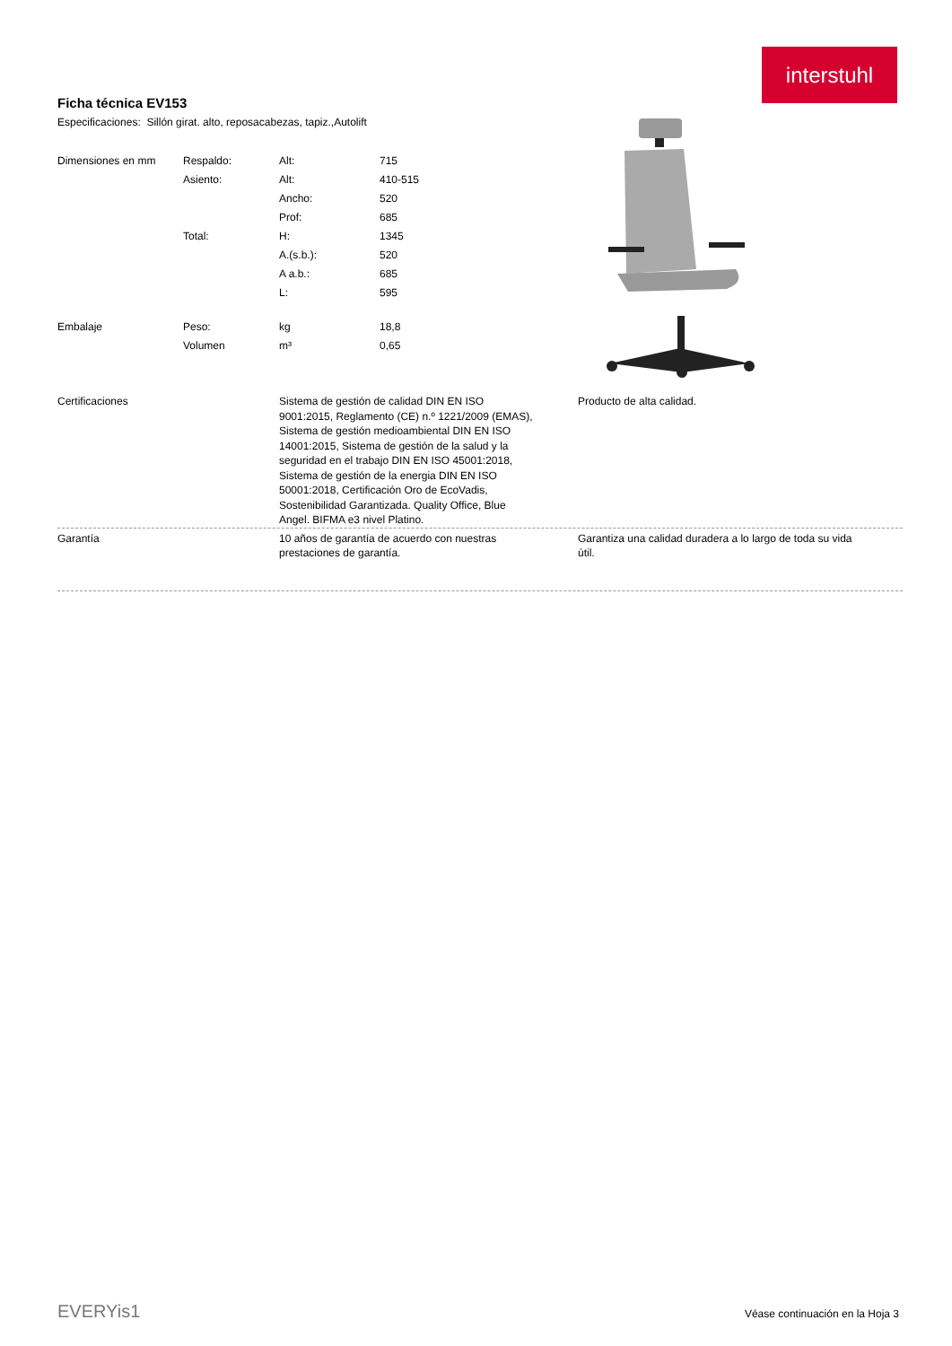interstuhl
Ficha técnica EV153
Especificaciones: Sillón girat. alto, reposacabezas, tapiz.,Autolift
| Dimensiones en mm | Respaldo: | Alt: | 715 |
| | Asiento: | Alt: | 410-515 |
| | | Ancho: | 520 |
| | | Prof: | 685 |
| | Total: | H: | 1345 |
| | | A.(s.b.): | 520 |
| | | A a.b.: | 685 |
| | | L: | 595 |
| Embalaje | Peso: | kg | 18,8 |
| | Volumen | m³ | 0,65 |
Certificaciones Sistema de gestión de calidad DIN EN ISO 9001:2015, Reglamento (CE) n.º 1221/2009 (EMAS), Sistema de gestión medioambiental DIN EN ISO 14001:2015, Sistema de gestión de la salud y la seguridad en el trabajo DIN EN ISO 45001:2018, Sistema de gestión de la energia DIN EN ISO 50001:2018, Certificación Oro de EcoVadis, Sostenibilidad Garantizada. Quality Office, Blue Angel. BIFMA e3 nivel Platino.
Producto de alta calidad.
Garantía 10 años de garantía de acuerdo con nuestras prestaciones de garantía.
Garantiza una calidad duradera a lo largo de toda su vida útil.
EVERYis1
Véase continuación en la Hoja 3